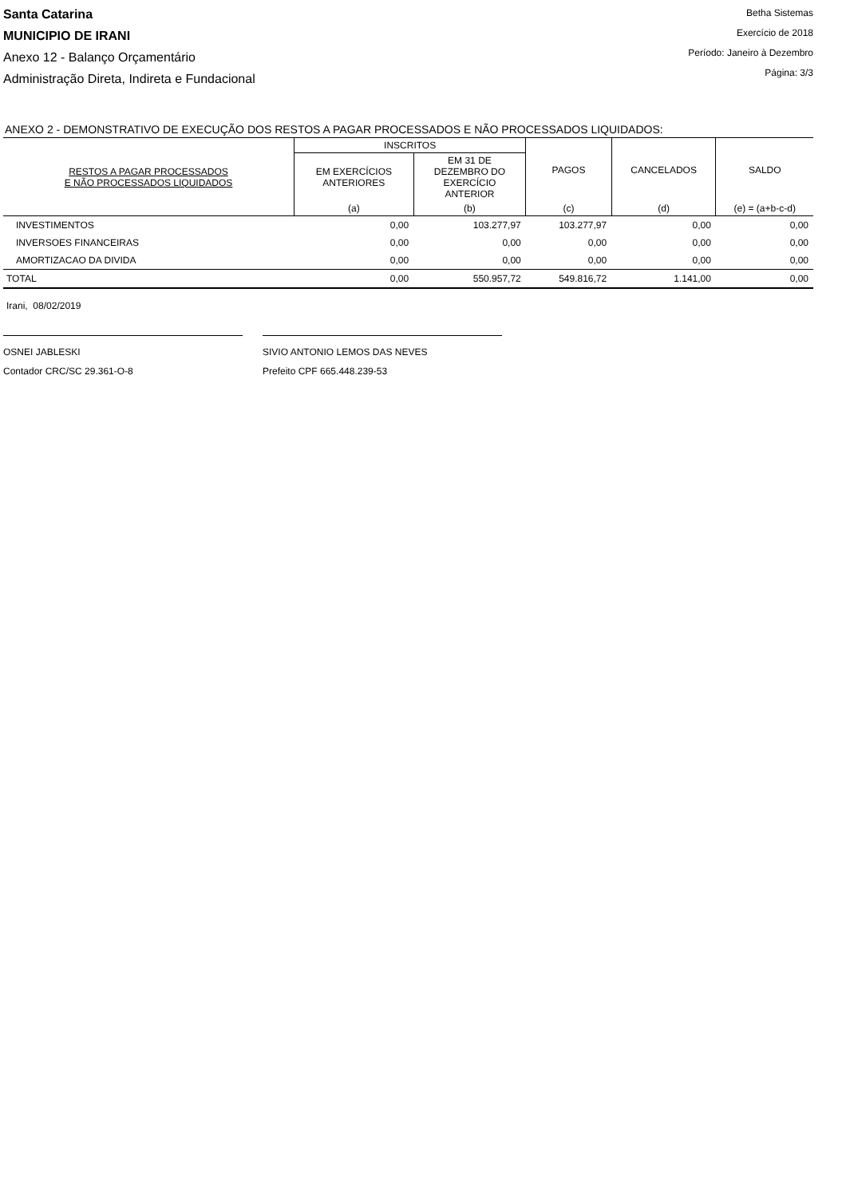Santa Catarina
MUNICIPIO DE IRANI
Anexo 12 - Balanço Orçamentário
Administração Direta, Indireta e Fundacional
Betha Sistemas
Exercício de 2018
Período: Janeiro à Dezembro
Página: 3/3
ANEXO 2 - DEMONSTRATIVO DE EXECUÇÃO DOS RESTOS A PAGAR PROCESSADOS E NÃO PROCESSADOS LIQUIDADOS:
| RESTOS A PAGAR PROCESSADOS E NÃO PROCESSADOS LIQUIDADOS | INSCRITOS | | PAGOS | CANCELADOS | SALDO |
| --- | --- | --- | --- | --- | --- |
| | EM EXERCÍCIOS ANTERIORES | EM 31 DE DEZEMBRO DO EXERCÍCIO ANTERIOR | | | |
| | (a) | (b) | (c) | (d) | (e) = (a+b-c-d) |
| INVESTIMENTOS | 0,00 | 103.277,97 | 103.277,97 | 0,00 | 0,00 |
| INVERSOES FINANCEIRAS | 0,00 | 0,00 | 0,00 | 0,00 | 0,00 |
| AMORTIZACAO DA DIVIDA | 0,00 | 0,00 | 0,00 | 0,00 | 0,00 |
| TOTAL | 0,00 | 550.957,72 | 549.816,72 | 1.141,00 | 0,00 |
Irani, 08/02/2019
OSNEI JABLESKI
Contador CRC/SC 29.361-O-8
SIVIO ANTONIO LEMOS DAS NEVES
Prefeito CPF 665.448.239-53